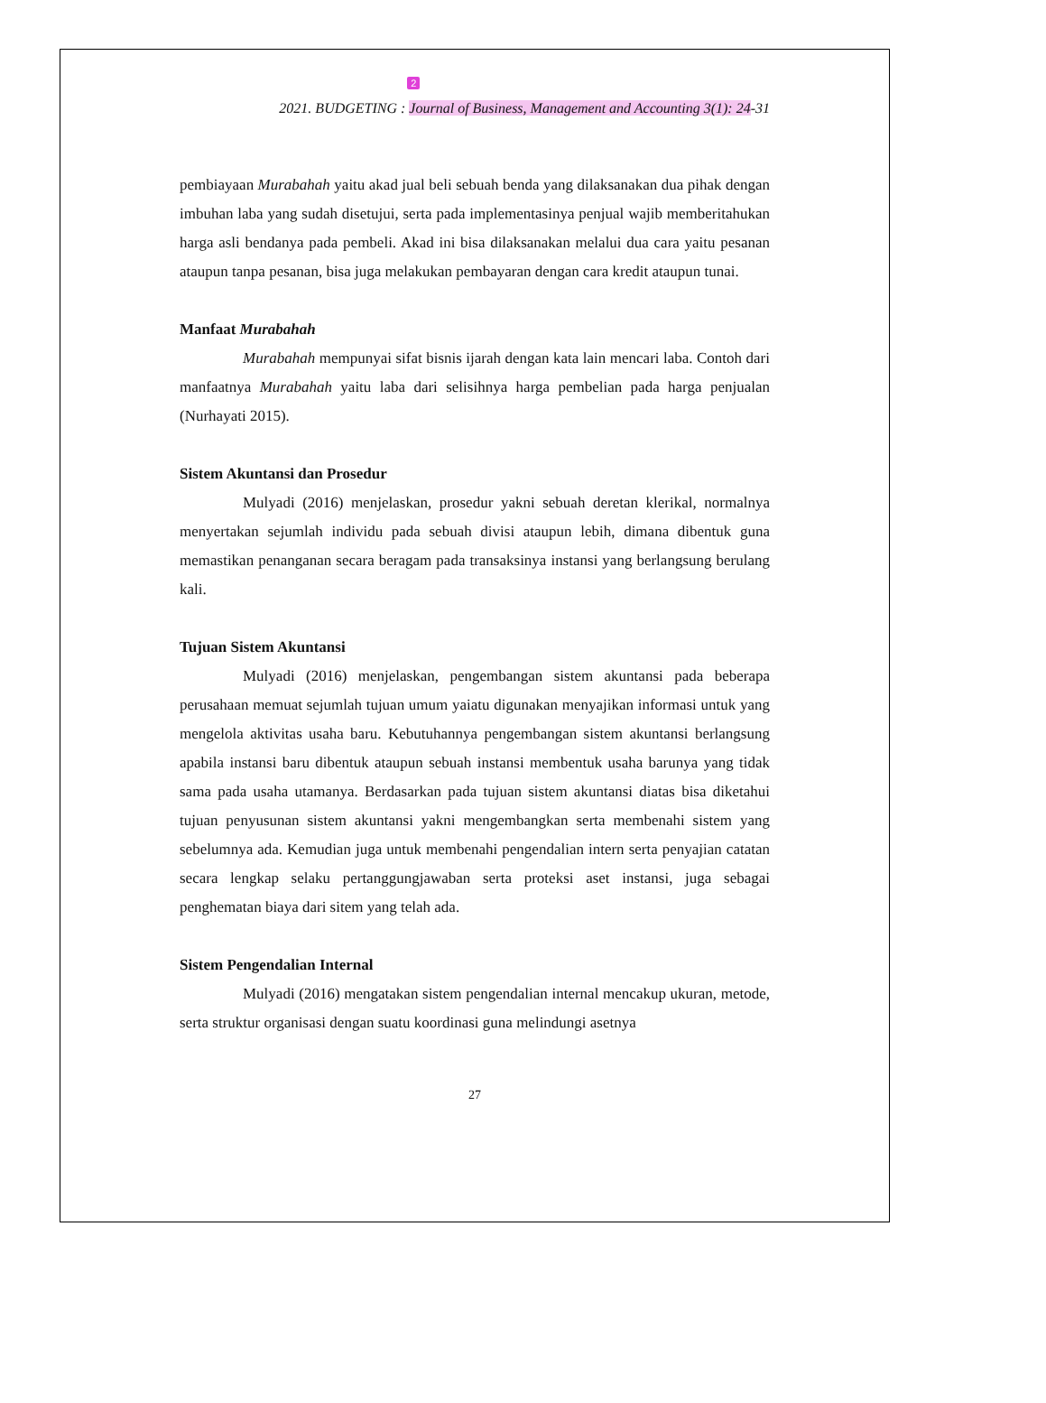2021. BUDGETING :
2
Journal of Business, Management and Accounting 3(1): 24-31
pembiayaan Murabahah yaitu akad jual beli sebuah benda yang dilaksanakan dua pihak dengan imbuhan laba yang sudah disetujui, serta pada implementasinya penjual wajib memberitahukan harga asli bendanya pada pembeli. Akad ini bisa dilaksanakan melalui dua cara yaitu pesanan ataupun tanpa pesanan, bisa juga melakukan pembayaran dengan cara kredit ataupun tunai.
Manfaat Murabahah
Murabahah mempunyai sifat bisnis ijarah dengan kata lain mencari laba. Contoh dari manfaatnya Murabahah yaitu laba dari selisihnya harga pembelian pada harga penjualan (Nurhayati 2015).
Sistem Akuntansi dan Prosedur
Mulyadi (2016) menjelaskan, prosedur yakni sebuah deretan klerikal, normalnya menyertakan sejumlah individu pada sebuah divisi ataupun lebih, dimana dibentuk guna memastikan penanganan secara beragam pada transaksinya instansi yang berlangsung berulang kali.
Tujuan Sistem Akuntansi
Mulyadi (2016) menjelaskan, pengembangan sistem akuntansi pada beberapa perusahaan memuat sejumlah tujuan umum yaiatu digunakan menyajikan informasi untuk yang mengelola aktivitas usaha baru. Kebutuhannya pengembangan sistem akuntansi berlangsung apabila instansi baru dibentuk ataupun sebuah instansi membentuk usaha barunya yang tidak sama pada usaha utamanya. Berdasarkan pada tujuan sistem akuntansi diatas bisa diketahui tujuan penyusunan sistem akuntansi yakni mengembangkan serta membenahi sistem yang sebelumnya ada. Kemudian juga untuk membenahi pengendalian intern serta penyajian catatan secara lengkap selaku pertanggungjawaban serta proteksi aset instansi, juga sebagai penghematan biaya dari sitem yang telah ada.
Sistem Pengendalian Internal
Mulyadi (2016) mengatakan sistem pengendalian internal mencakup ukuran, metode, serta struktur organisasi dengan suatu koordinasi guna melindungi asetnya
27